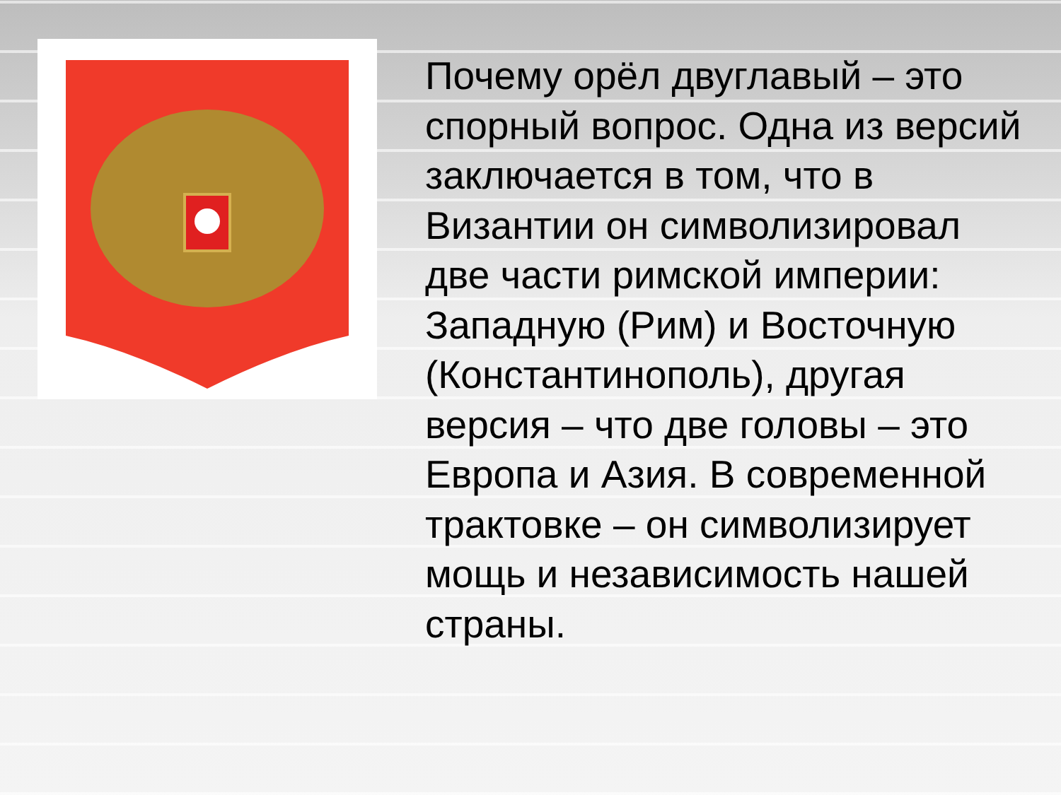Почему орёл двуглавый – это спорный вопрос. Одна из версий заключается в том, что в Византии он символизировал две части римской империи: Западную (Рим) и Восточную (Константинополь), другая версия – что две головы – это Европа и Азия. В современной трактовке – он символизирует мощь и независимость нашей страны.